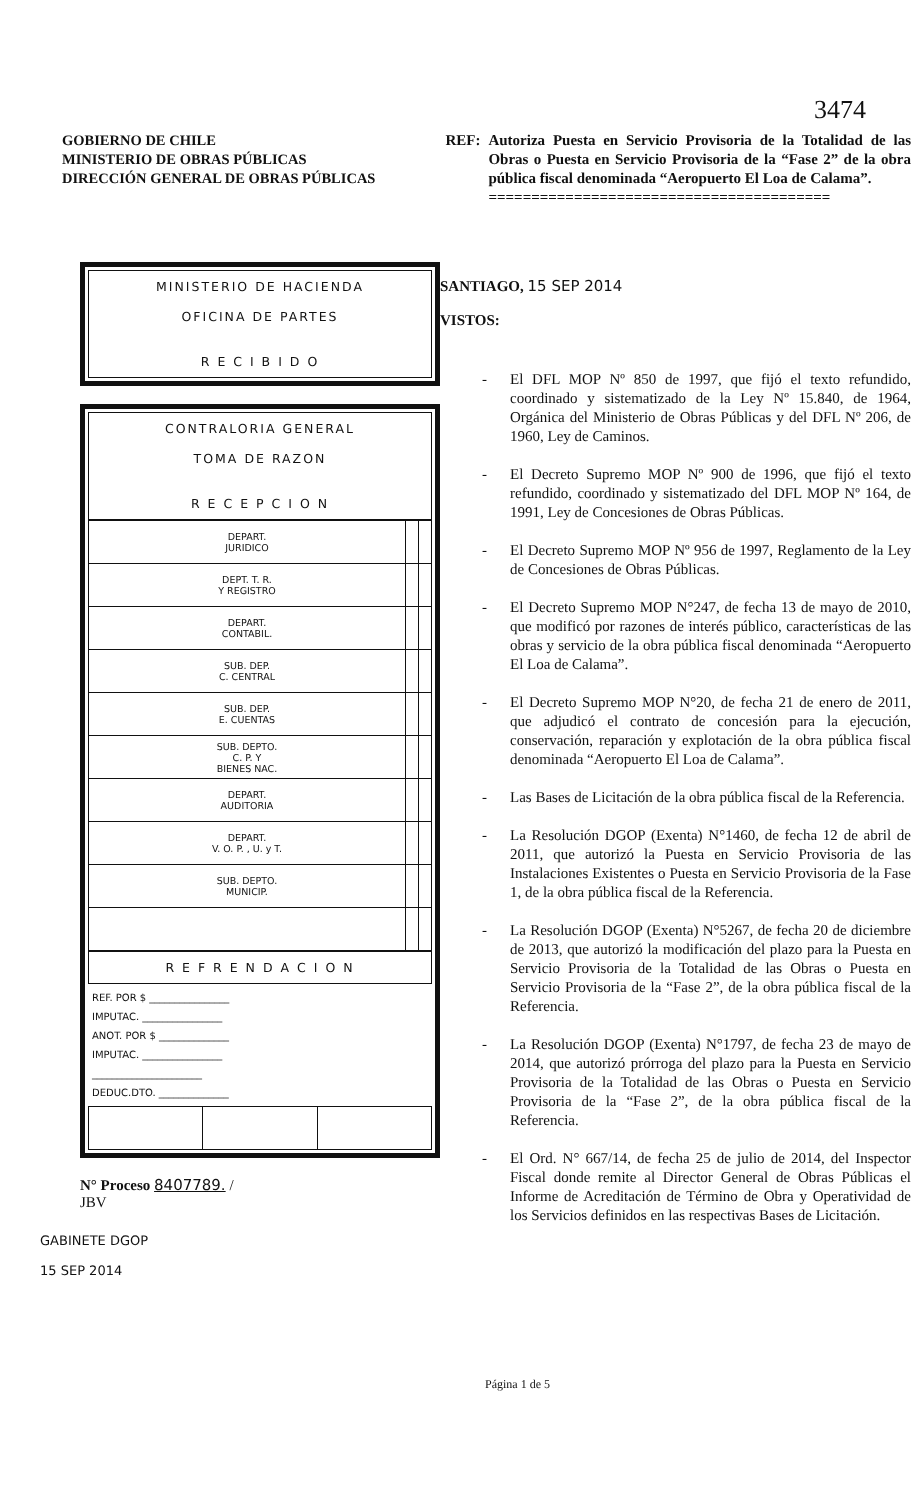3474
GOBIERNO DE CHILE
MINISTERIO DE OBRAS PÚBLICAS
DIRECCIÓN GENERAL DE OBRAS PÚBLICAS
REF: Autoriza Puesta en Servicio Provisoria de la Totalidad de las Obras o Puesta en Servicio Provisoria de la “Fase 2” de la obra pública fiscal denominada “Aeropuerto El Loa de Calama”.
========================================
MINISTERIO DE HACIENDA
OFICINA DE PARTES
R E C I B I D O
CONTRALORIA GENERAL
TOMA DE RAZON
R E C E P C I O N
| DEPART. JURIDICO | | |
| DEPT. T. R. Y REGISTRO | | |
| DEPART. CONTABIL. | | |
| SUB. DEP. C. CENTRAL | | |
| SUB. DEP. E. CUENTAS | | |
| SUB. DEPTO. C. P. Y BIENES NAC. | | |
| DEPART. AUDITORIA | | |
| DEPART. V. O. P. , U. y T. | | |
| SUB. DEPTO. MUNICIP. | | |
R E F R E N D A C I O N
REF. POR $ ________________
IMPUTAC. ________________
ANOT. POR $ ______________
IMPUTAC. ________________
______________________
DEDUC.DTO. ______________
N° Proceso 8407789. /
JBV
GABINETE DGOP
15 SEP 2014
SANTIAGO, 15 SEP 2014
VISTOS:
- El DFL MOP Nº 850 de 1997, que fijó el texto refundido, coordinado y sistematizado de la Ley Nº 15.840, de 1964, Orgánica del Ministerio de Obras Públicas y del DFL Nº 206, de 1960, Ley de Caminos.
- El Decreto Supremo MOP Nº 900 de 1996, que fijó el texto refundido, coordinado y sistematizado del DFL MOP Nº 164, de 1991, Ley de Concesiones de Obras Públicas.
- El Decreto Supremo MOP Nº 956 de 1997, Reglamento de la Ley de Concesiones de Obras Públicas.
- El Decreto Supremo MOP N°247, de fecha 13 de mayo de 2010, que modificó por razones de interés público, características de las obras y servicio de la obra pública fiscal denominada “Aeropuerto El Loa de Calama”.
- El Decreto Supremo MOP N°20, de fecha 21 de enero de 2011, que adjudicó el contrato de concesión para la ejecución, conservación, reparación y explotación de la obra pública fiscal denominada “Aeropuerto El Loa de Calama”.
- Las Bases de Licitación de la obra pública fiscal de la Referencia.
- La Resolución DGOP (Exenta) N°1460, de fecha 12 de abril de 2011, que autorizó la Puesta en Servicio Provisoria de las Instalaciones Existentes o Puesta en Servicio Provisoria de la Fase 1, de la obra pública fiscal de la Referencia.
- La Resolución DGOP (Exenta) N°5267, de fecha 20 de diciembre de 2013, que autorizó la modificación del plazo para la Puesta en Servicio Provisoria de la Totalidad de las Obras o Puesta en Servicio Provisoria de la “Fase 2”, de la obra pública fiscal de la Referencia.
- La Resolución DGOP (Exenta) N°1797, de fecha 23 de mayo de 2014, que autorizó prórroga del plazo para la Puesta en Servicio Provisoria de la Totalidad de las Obras o Puesta en Servicio Provisoria de la “Fase 2”, de la obra pública fiscal de la Referencia.
- El Ord. N° 667/14, de fecha 25 de julio de 2014, del Inspector Fiscal donde remite al Director General de Obras Públicas el Informe de Acreditación de Término de Obra y Operatividad de los Servicios definidos en las respectivas Bases de Licitación.
Página 1 de 5